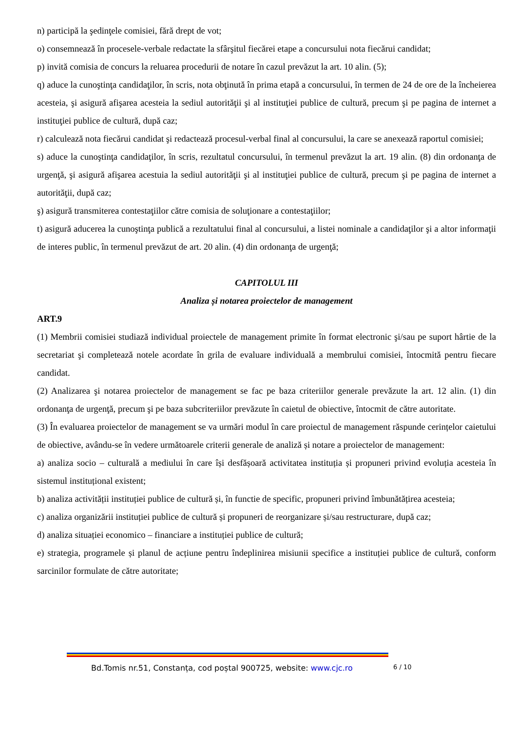n) participă la şedinţele comisiei, fără drept de vot;
o) consemnează în procesele-verbale redactate la sfârşitul fiecărei etape a concursului nota fiecărui candidat;
p) invită comisia de concurs la reluarea procedurii de notare în cazul prevăzut la art. 10 alin. (5);
q) aduce la cunoştinţa candidaţilor, în scris, nota obţinută în prima etapă a concursului, în termen de 24 de ore de la încheierea acesteia, şi asigură afişarea acesteia la sediul autorităţii şi al instituţiei publice de cultură, precum şi pe pagina de internet a instituţiei publice de cultură, după caz;
r) calculează nota fiecărui candidat şi redactează procesul-verbal final al concursului, la care se anexează raportul comisiei;
s) aduce la cunoştinţa candidaţilor, în scris, rezultatul concursului, în termenul prevăzut la art. 19 alin. (8) din ordonanţa de urgenţă, şi asigură afişarea acestuia la sediul autorităţii şi al instituţiei publice de cultură, precum şi pe pagina de internet a autorităţii, după caz;
ş) asigură transmiterea contestaţiilor către comisia de soluţionare a contestaţiilor;
t) asigură aducerea la cunoştinţa publică a rezultatului final al concursului, a listei nominale a candidaţilor şi a altor informaţii de interes public, în termenul prevăzut de art. 20 alin. (4) din ordonanţa de urgenţă;
CAPITOLUL III
Analiza și notarea proiectelor de management
ART.9
(1) Membrii comisiei studiază individual proiectele de management primite în format electronic şi/sau pe suport hârtie de la secretariat şi completează notele acordate în grila de evaluare individuală a membrului comisiei, întocmită pentru fiecare candidat.
(2) Analizarea şi notarea proiectelor de management se fac pe baza criteriilor generale prevăzute la art. 12 alin. (1) din ordonanţa de urgenţă, precum şi pe baza subcriteriilor prevăzute în caietul de obiective, întocmit de către autoritate.
(3) În evaluarea proiectelor de management se va urmări modul în care proiectul de management răspunde cerințelor caietului de obiective, avându-se în vedere următoarele criterii generale de analiză și notare a proiectelor de management:
a) analiza socio – culturală a mediului în care își desfășoară activitatea instituția și propuneri privind evoluția acesteia în sistemul instituțional existent;
b) analiza activității instituției publice de cultură și, în functie de specific, propuneri privind îmbunătățirea acesteia;
c) analiza organizării instituției publice de cultură și propuneri de reorganizare și/sau restructurare, după caz;
d) analiza situației economico – financiare a instituției publice de cultură;
e) strategia, programele și planul de acțiune pentru îndeplinirea misiunii specifice a instituției publice de cultură, conform sarcinilor formulate de către autoritate;
Bd.Tomis nr.51, Constanța, cod poștal 900725, website: www.cjc.ro 6 / 10